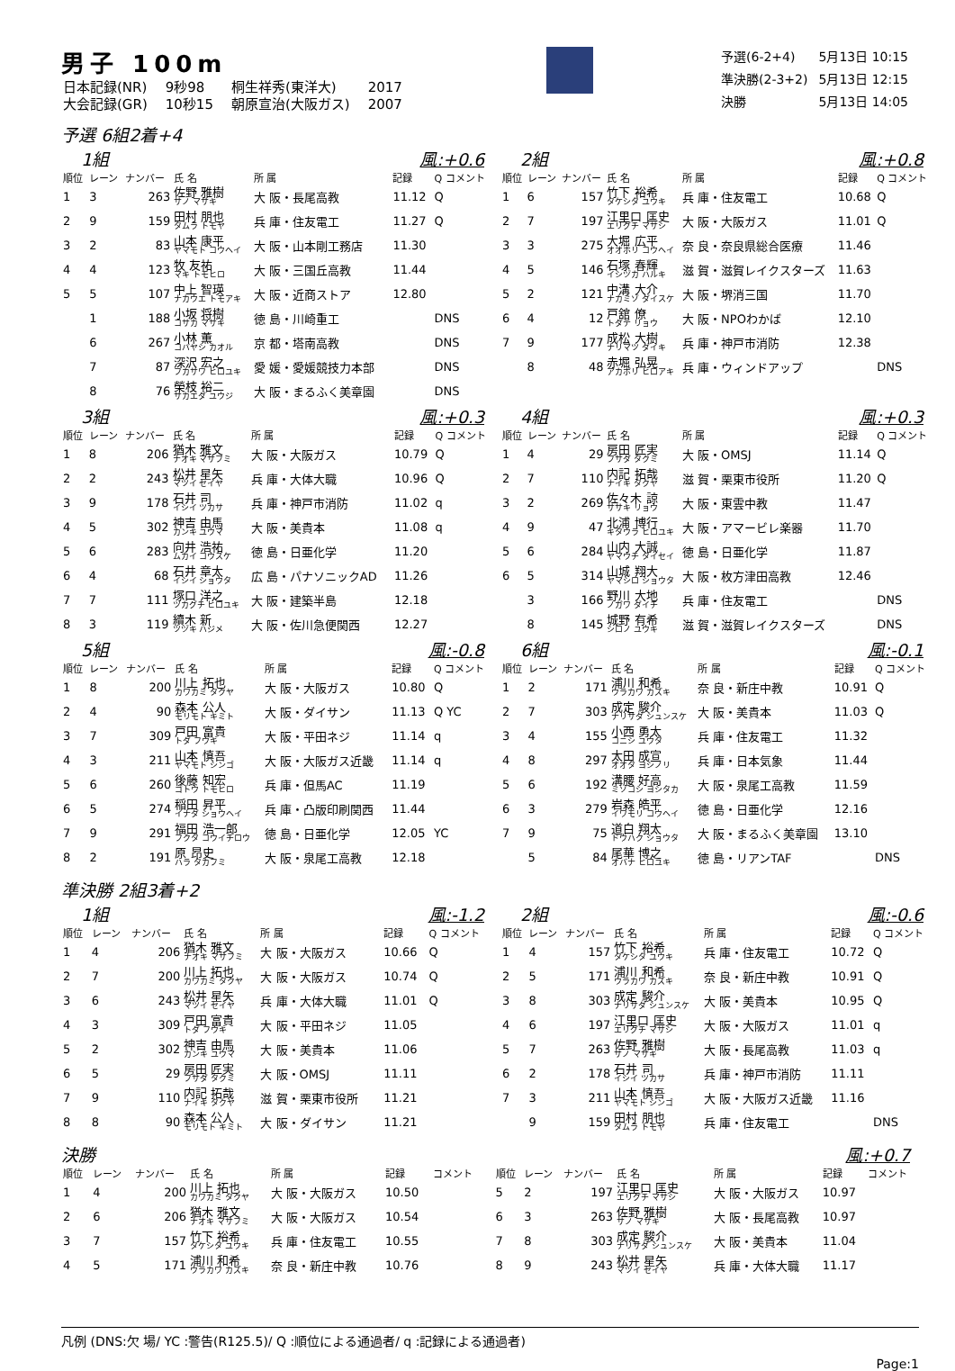男子 100m
| 日本記録(NR) | 9秒98 | 桐生祥秀(東洋大) | 2017 |
| 大会記録(GR) | 10秒15 | 朝原宣治(大阪ガス) | 2007 |
| 予選(6-2+4) | 5月13日 10:15 |
| 準決勝(2-3+2) | 5月13日 12:15 |
| 決勝 | 5月13日 14:05 |
予選 6組2着+4
1組 風:+0.6
| 順位 | レーン | ナンバー | 氏 名 | 所 属 | 記録 | Q コメント |
| --- | --- | --- | --- | --- | --- | --- |
| 1 | 3 | 263 | 佐野 雅樹 サノ マサキ | 大 阪・長尾高教 | 11.12 | Q |
| 2 | 9 | 159 | 田村 朋也 タムラ トモヤ | 兵 庫・住友電工 | 11.27 | Q |
| 3 | 2 | 83 | 山本 康平 ヤマモト コウヘイ | 大 阪・山本剛工務店 | 11.30 | |
| 4 | 4 | 123 | 牧 友祐 マキ トモヒロ | 大 阪・三国丘高教 | 11.44 | |
| 5 | 5 | 107 | 中上 智瑛 ナカウエ トモアキ | 大 阪・近商ストア | 12.80 | |
| | 1 | 188 | 小坂 将樹 コサカ マサキ | 徳 島・川崎重工 | | DNS |
| | 6 | 267 | 小林 薫 コバヤシ カオル | 京 都・塔南高教 | | DNS |
| | 7 | 87 | 深沢 宏之 フカサワ ヒロユキ | 愛 媛・愛媛競技力本部 | | DNS |
| | 8 | 76 | 榮枝 裕二 サカエダ ユウジ | 大 阪・まるふく美章園 | | DNS |
2組 風:+0.8
| 順位 | レーン | ナンバー | 氏 名 | 所 属 | 記録 | Q コメント |
| --- | --- | --- | --- | --- | --- | --- |
| 1 | 6 | 157 | 竹下 裕希 タケシタ ユウキ | 兵 庫・住友電工 | 10.68 | Q |
| 2 | 7 | 197 | 江里口 匡史 エリグチ マサシ | 大 阪・大阪ガス | 11.01 | Q |
| 3 | 3 | 275 | 大堀 広平 オオホリ コウヘイ | 奈 良・奈良県総合医療 | 11.46 | |
| 4 | 5 | 146 | 石塚 春輝 イシヅカ ハルキ | 滋 賀・滋賀レイクスターズ | 11.63 | |
| 5 | 2 | 121 | 中溝 大介 ナカミゾ ダイスケ | 大 阪・堺消三国 | 11.70 | |
| 6 | 4 | 12 | 戸舘 僚 トダテ リョウ | 大 阪・NPOわかば | 12.10 | |
| 7 | 9 | 177 | 成松 大樹 ナリマツ ダイキ | 兵 庫・神戸市消防 | 12.38 | |
| | 8 | 48 | 赤堀 弘晃 アカボリ ヒロアキ | 兵 庫・ウィンドアップ | | DNS |
3組 風:+0.3
| 順位 | レーン | ナンバー | 氏 名 | 所 属 | 記録 | Q コメント |
| --- | --- | --- | --- | --- | --- | --- |
| 1 | 8 | 206 | 猶木 雅文 ナオキ マサフミ | 大 阪・大阪ガス | 10.79 | Q |
| 2 | 2 | 243 | 松井 星矢 マツイ セイヤ | 兵 庫・大体大職 | 10.96 | Q |
| 3 | 9 | 178 | 石井 司 イシイ ツカサ | 兵 庫・神戸市消防 | 11.02 | q |
| 4 | 5 | 302 | 神吉 由馬 カンキ ユウマ | 大 阪・美貴本 | 11.08 | q |
| 5 | 6 | 283 | 向井 浩祐 ムカイ コウスケ | 徳 島・日亜化学 | 11.20 | |
| 6 | 4 | 68 | 石井 章太 イシイ ショウタ | 広 島・パナソニックAD | 11.26 | |
| 7 | 7 | 111 | 塚口 洋之 ツカグチ ヒロユキ | 大 阪・建築半島 | 12.18 | |
| 8 | 3 | 119 | 續木 新 ツヅキ ハジメ | 大 阪・佐川急便関西 | 12.27 | |
4組 風:+0.3
| 順位 | レーン | ナンバー | 氏 名 | 所 属 | 記録 | Q コメント |
| --- | --- | --- | --- | --- | --- | --- |
| 1 | 4 | 29 | 房田 匠実 フサダ タクミ | 大 阪・OMSJ | 11.14 | Q |
| 2 | 7 | 110 | 内記 拓哉 ナイキ タクヤ | 滋 賀・栗東市役所 | 11.20 | Q |
| 3 | 2 | 269 | 佐々木 諒 ササキ リョウ | 大 阪・東雲中教 | 11.47 | |
| 4 | 9 | 47 | 北浦 博行 キタウラ ヒロユキ | 大 阪・アマービレ楽器 | 11.70 | |
| 5 | 6 | 284 | 山内 大誠 ヤマウチ タイセイ | 徳 島・日亜化学 | 11.87 | |
| 6 | 5 | 314 | 山城 翔大 ヤマシロ ショウタ | 大 阪・枚方津田高教 | 12.46 | |
| | 3 | 166 | 野川 大地 ノガワ ダイチ | 兵 庫・住友電工 | | DNS |
| | 8 | 145 | 城野 有希 シロノ ユウキ | 滋 賀・滋賀レイクスターズ | | DNS |
5組 風:-0.8
| 順位 | レーン | ナンバー | 氏 名 | 所 属 | 記録 | Q コメント |
| --- | --- | --- | --- | --- | --- | --- |
| 1 | 8 | 200 | 川上 拓也 カワカミ タクヤ | 大 阪・大阪ガス | 10.80 | Q |
| 2 | 4 | 90 | 森本 公人 モリモト キミト | 大 阪・ダイサン | 11.13 | Q YC |
| 3 | 7 | 309 | 戸田 富貴 トダ フウキ | 大 阪・平田ネジ | 11.14 | q |
| 4 | 3 | 211 | 山本 慎吾 ヤマモト シンゴ | 大 阪・大阪ガス近畿 | 11.14 | q |
| 5 | 6 | 260 | 後藤 知宏 ゴトウ トモヒロ | 兵 庫・但馬AC | 11.19 | |
| 6 | 5 | 274 | 稲田 昇平 イナダ ショウヘイ | 兵 庫・凸版印刷関西 | 11.44 | |
| 7 | 9 | 291 | 福田 浩一郎 フクタ コウイチロウ | 徳 島・日亜化学 | 12.05 | YC |
| 8 | 2 | 191 | 原 昂史 ハラ タカフミ | 大 阪・泉尾工高教 | 12.18 | |
6組 風:-0.1
| 順位 | レーン | ナンバー | 氏 名 | 所 属 | 記録 | Q コメント |
| --- | --- | --- | --- | --- | --- | --- |
| 1 | 2 | 171 | 浦川 和希 ウラカワ カズキ | 奈 良・新庄中教 | 10.91 | Q |
| 2 | 7 | 303 | 成定 駿介 ナリサダ シュンスケ | 大 阪・美貴本 | 11.03 | Q |
| 3 | 4 | 155 | 小西 勇太 コニシ ユウタ | 兵 庫・住友電工 | 11.32 | |
| 4 | 8 | 297 | 太田 成宣 オオタ ヨシノリ | 兵 庫・日本気象 | 11.44 | |
| 5 | 6 | 192 | 溝腰 好高 ミゾコシ ヨシタカ | 大 阪・泉尾工高教 | 11.59 | |
| 6 | 3 | 279 | 岩森 皓平 イワモリ コウヘイ | 徳 島・日亜化学 | 12.16 | |
| 7 | 9 | 75 | 道白 翔太 ドウハク ショウタ | 大 阪・まるふく美章園 | 13.10 | |
| | 5 | 84 | 尾華 博之 オバナ ヒロユキ | 徳 島・リアンTAF | | DNS |
準決勝 2組3着+2
1組 風:-1.2
| 順位 | レーン | ナンバー | 氏 名 | 所 属 | 記録 | Q コメント |
| --- | --- | --- | --- | --- | --- | --- |
| 1 | 4 | 206 | 猶木 雅文 ナオキ マサフミ | 大 阪・大阪ガス | 10.66 | Q |
| 2 | 7 | 200 | 川上 拓也 カワカミ タクヤ | 大 阪・大阪ガス | 10.74 | Q |
| 3 | 6 | 243 | 松井 星矢 マツイ セイヤ | 兵 庫・大体大職 | 11.01 | Q |
| 4 | 3 | 309 | 戸田 富貴 トダ フウキ | 大 阪・平田ネジ | 11.05 | |
| 5 | 2 | 302 | 神吉 由馬 カンキ ユウマ | 大 阪・美貴本 | 11.06 | |
| 6 | 5 | 29 | 房田 匠実 フサダ タクミ | 大 阪・OMSJ | 11.11 | |
| 7 | 9 | 110 | 内記 拓哉 ナイキ タクヤ | 滋 賀・栗東市役所 | 11.21 | |
| 8 | 8 | 90 | 森本 公人 モリモト キミト | 大 阪・ダイサン | 11.21 | |
2組 風:-0.6
| 順位 | レーン | ナンバー | 氏 名 | 所 属 | 記録 | Q コメント |
| --- | --- | --- | --- | --- | --- | --- |
| 1 | 4 | 157 | 竹下 裕希 タケシタ ユウキ | 兵 庫・住友電工 | 10.72 | Q |
| 2 | 5 | 171 | 浦川 和希 ウラカワ カズキ | 奈 良・新庄中教 | 10.91 | Q |
| 3 | 8 | 303 | 成定 駿介 ナリサダ シュンスケ | 大 阪・美貴本 | 10.95 | Q |
| 4 | 6 | 197 | 江里口 匡史 エリグチ マサシ | 大 阪・大阪ガス | 11.01 | q |
| 5 | 7 | 263 | 佐野 雅樹 サノ マサキ | 大 阪・長尾高教 | 11.03 | q |
| 6 | 2 | 178 | 石井 司 イシイ ツカサ | 兵 庫・神戸市消防 | 11.11 | |
| 7 | 3 | 211 | 山本 慎吾 ヤマモト シンゴ | 大 阪・大阪ガス近畿 | 11.16 | |
| | 9 | 159 | 田村 朋也 タムラ トモヤ | 兵 庫・住友電工 | | DNS |
決勝 風:+0.7
| 順位 | レーン | ナンバー | 氏 名 | 所 属 | 記録 | コメント |
| --- | --- | --- | --- | --- | --- | --- |
| 1 | 4 | 200 | 川上 拓也 カワカミ タクヤ | 大 阪・大阪ガス | 10.50 | |
| 2 | 6 | 206 | 猶木 雅文 ナオキ マサフミ | 大 阪・大阪ガス | 10.54 | |
| 3 | 7 | 157 | 竹下 裕希 タケシタ ユウキ | 兵 庫・住友電工 | 10.55 | |
| 4 | 5 | 171 | 浦川 和希 ウラカワ カズキ | 奈 良・新庄中教 | 10.76 | |
| 順位 | レーン | ナンバー | 氏 名 | 所 属 | 記録 | コメント |
| --- | --- | --- | --- | --- | --- | --- |
| 5 | 2 | 197 | 江里口 匡史 エリグチ マサシ | 大 阪・大阪ガス | 10.97 | |
| 6 | 3 | 263 | 佐野 雅樹 サノ マサキ | 大 阪・長尾高教 | 10.97 | |
| 7 | 8 | 303 | 成定 駿介 ナリサダ シュンスケ | 大 阪・美貴本 | 11.04 | |
| 8 | 9 | 243 | 松井 星矢 マツイ セイヤ | 兵 庫・大体大職 | 11.17 | |
凡例 (DNS:欠 場/ YC :警告(R125.5)/ Q :順位による通過者/ q :記録による通過者)
Page:1